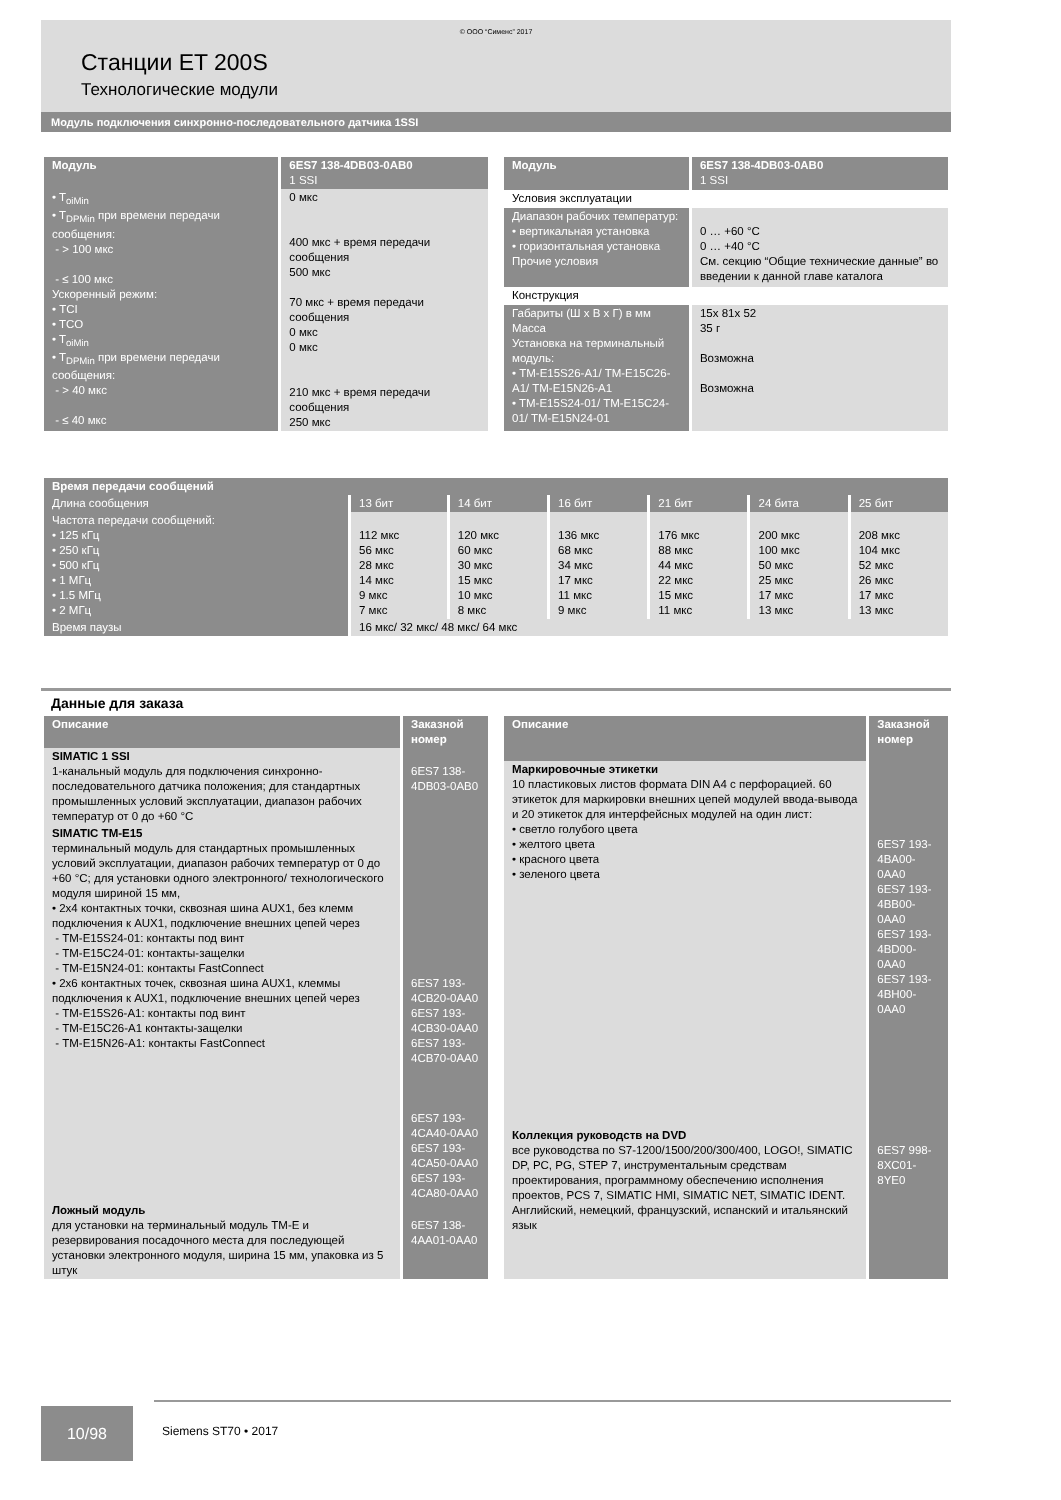© ООО “Сименс” 2017
Станции ET 200S
Технологические модули
Модуль подключения синхронно-последовательного датчика 1SSI
| Модуль | 6ES7 138-4DB03-0AB0 1 SSI |
| --- | --- |
| • T<sub>oiMin</sub> • T<sub>DPMin</sub> при времени передачи сообщения: - > 100 мкс - ≤ 100 мкс Ускоренный режим: • TCI • TCO • T<sub>oiMin</sub> • T<sub>DPMin</sub> при времени передачи сообщения: - > 40 мкс - ≤ 40 мкс | 0 мкс 400 мкс + время передачи сообщения 500 мкс 70 мкс + время передачи сообщения 0 мкс 0 мкс 210 мкс + время передачи сообщения 250 мкс |
| Модуль | 6ES7 138-4DB03-0AB0 1 SSI |
| --- | --- |
| Условия эксплуатации | |
| Диапазон рабочих температур: • вертикальная установка • горизонтальная установка Прочие условия | 0 … +60 °C 0 … +40 °C См. секцию “Общие технические данные” во введении к данной главе каталога |
| Конструкция | |
| Габариты (Ш x В x Г) в мм Масса Установка на терминальный модуль: • TM-E15S26-A1/ TM-E15C26-A1/ TM-E15N26-A1 • TM-E15S24-01/ TM-E15C24-01/ TM-E15N24-01 | 15x 81x 52 35 г Возможна Возможна |
| Время передачи сообщений | | | | | | |
| --- | --- | --- | --- | --- | --- | --- |
| Длина сообщения | 13 бит | 14 бит | 16 бит | 21 бит | 24 бита | 25 бит |
| Частота передачи сообщений: • 125 кГц • 250 кГц • 500 кГц • 1 МГц • 1.5 МГц • 2 МГц | 112 мкс 56 мкс 28 мкс 14 мкс 9 мкс 7 мкс | 120 мкс 60 мкс 30 мкс 15 мкс 10 мкс 8 мкс | 136 мкс 68 мкс 34 мкс 17 мкс 11 мкс 9 мкс | 176 мкс 88 мкс 44 мкс 22 мкс 15 мкс 11 мкс | 200 мкс 100 мкс 50 мкс 25 мкс 17 мкс 13 мкс | 208 мкс 104 мкс 52 мкс 26 мкс 17 мкс 13 мкс |
| Время паузы | 16 мкс/ 32 мкс/ 48 мкс/ 64 мкс | | | | | |
Данные для заказа
| Описание | Заказной номер |
| --- | --- |
| SIMATIC 1 SSI 1-канальный модуль для подключения синхронно-последовательного датчика положения; для стандартных промышленных условий эксплуатации, диапазон рабочих температур от 0 до +60 °C | 6ES7 138-4DB03-0AB0 |
| SIMATIC TM-E15 терминальный модуль для стандартных промышленных условий эксплуатации, диапазон рабочих температур от 0 до +60 °C; для установки одного электронного/ технологического модуля шириной 15 мм, • 2x4 контактных точки, сквозная шина AUX1, без клемм подключения к AUX1, подключение внешних цепей через - TM-E15S24-01: контакты под винт - TM-E15C24-01: контакты-защелки - TM-E15N24-01: контакты FastConnect • 2x6 контактных точек, сквозная шина AUX1, клеммы подключения к AUX1, подключение внешних цепей через - TM-E15S26-A1: контакты под винт - TM-E15C26-A1 контакты-защелки - TM-E15N26-A1: контакты FastConnect | 6ES7 193-4CB20-0AA0 6ES7 193-4CB30-0AA0 6ES7 193-4CB70-0AA0 6ES7 193-4CA40-0AA0 6ES7 193-4CA50-0AA0 6ES7 193-4CA80-0AA0 |
| Ложный модуль для установки на терминальный модуль TM-E и резервирования посадочного места для последующей установки электронного модуля, ширина 15 мм, упаковка из 5 штук | 6ES7 138-4AA01-0AA0 |
| Описание | Заказной номер |
| --- | --- |
| Маркировочные этикетки 10 пластиковых листов формата DIN A4 с перфорацией. 60 этикеток для маркировки внешних цепей модулей ввода-вывода и 20 этикеток для интерфейсных модулей на один лист: • светло голубого цвета • желтого цвета • красного цвета • зеленого цвета | 6ES7 193-4BA00-0AA0 6ES7 193-4BB00-0AA0 6ES7 193-4BD00-0AA0 6ES7 193-4BH00-0AA0 |
| Коллекция руководств на DVD все руководства по S7-1200/1500/200/300/400, LOGO!, SIMATIC DP, PC, PG, STEP 7, инструментальным средствам проектирования, программному обеспечению исполнения проектов, PCS 7, SIMATIC HMI, SIMATIC NET, SIMATIC IDENT. Английский, немецкий, французский, испанский и итальянский язык | 6ES7 998-8XC01-8YE0 |
10/98
Siemens ST70 • 2017